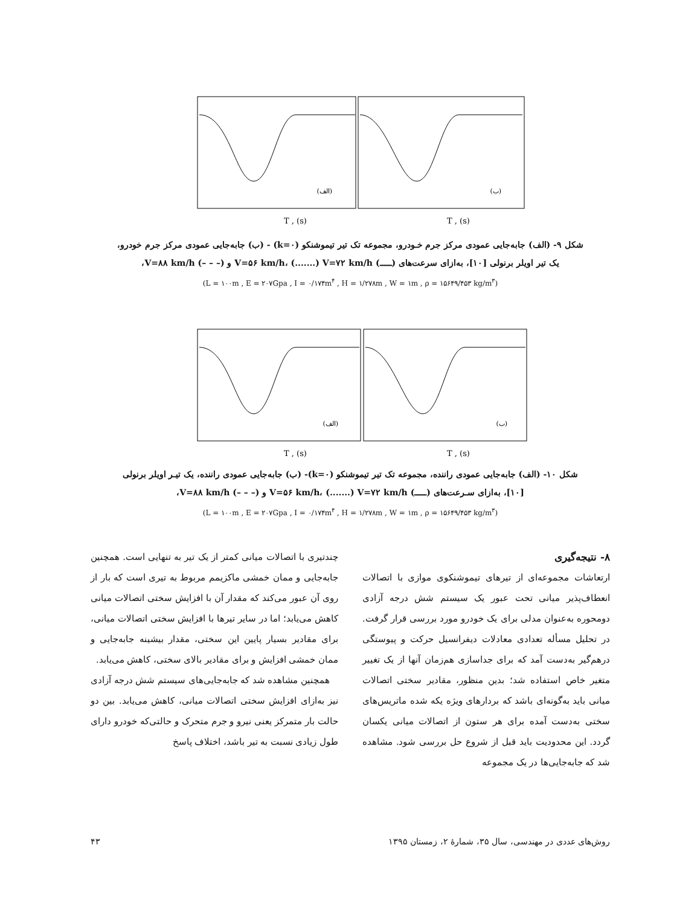T , (s)
T , (s)
(الف)
(ب)
شکل ۹- (الف) جابه‌جایی عمودی مرکز جرم خـودرو، مجموعه تک تیر تیموشنکو (k=۰) - (ب) جابه‌جایی عمودی مرکز جرم خودرو، یک تیر اویلر برنولی [۱۰]، به‌ازای سرعت‌های (ـــــ) V=۵۶ km/h، (.......) V=۷۲ km/h و (– – –) V=۸۸ km/h،
(L = ۱۰۰m , E = ۲۰۷Gpa , I = ۰/۱۷۴m<sup>۴</sup> , H = ۱/۲۷۸m , W = ۱m , ρ = ۱۵۶۴۹/۴۵۳ kg/m<sup>۳</sup>)
T , (s)
T , (s)
(الف)
(ب)
شکل ۱۰- (الف) جابه‌جایی عمودی راننده، مجموعه تک تیر تیموشنکو (k=۰)- (ب) جابه‌جایی عمودی راننده، یک تیـر اویلر برنولی [۱۰]، به‌ازای سـرعت‌های (ـــــ) V=۵۶ km/h، (.......) V=۷۲ km/h و (– – –) V=۸۸ km/h،
(L = ۱۰۰m , E = ۲۰۷Gpa , I = ۰/۱۷۴m<sup>۴</sup> , H = ۱/۲۷۸m , W = ۱m , ρ = ۱۵۶۴۹/۴۵۳ kg/m<sup>۳</sup>)
۸- نتیجه‌گیری
ارتعاشات مجموعه‌ای از تیرهای تیموشنکوی موازی با اتصالات انعطاف‌پذیر میانی تحت عبور یک سیستم شش درجه آزادی دومحوره به‌عنوان مدلی برای یک خودرو مورد بررسی قرار گرفت. در تحلیل مسأله تعدادی معادلات دیفرانسیل حرکت و پیوستگی درهم‌گیر به‌دست آمد که برای جداسازی هم‌زمان آنها از یک تغییر متغیر خاص استفاده شد؛ بدین منظور، مقادیر سختی اتصالات میانی باید به‌گونه‌ای باشد که بردارهای ویژه یکه شده ماتریس‌های سختی به‌دست آمده برای هر ستون از اتصالات میانی یکسان گردد. این محدودیت باید قبل از شروع حل بررسی شود. مشاهده شد که جابه‌جایی‌ها در یک مجموعه
چندتیری با اتصالات میانی کمتر از یک تیر به تنهایی است. همچنین جابه‌جایی و ممان خمشی ماکزیمم مربوط به تیری است که بار از روی آن عبور می‌کند که مقدار آن با افزایش سختی اتصالات میانی کاهش می‌یابد؛ اما در سایر تیرها با افزایش سختی اتصالات میانی، برای مقادیر بسیار پایین این سختی، مقدار بیشینه جابه‌جایی و ممان خمشی افزایش و برای مقادیر بالای سختی، کاهش می‌یابد.
همچنین مشاهده شد که جابه‌جایی‌های سیستم شش درجه آزادی نیز به‌ازای افزایش سختی اتصالات میانی، کاهش می‌یابد. بین دو حالت بار متمرکز یعنی نیرو و جرم متحرک و حالتی‌که خودرو دارای طول زیادی نسبت به تیر باشد، اختلاف پاسخ
روش‌های عددی در مهندسی، سال ۳۵، شمارهٔ ۲، زمستان ۱۳۹۵ ۴۳